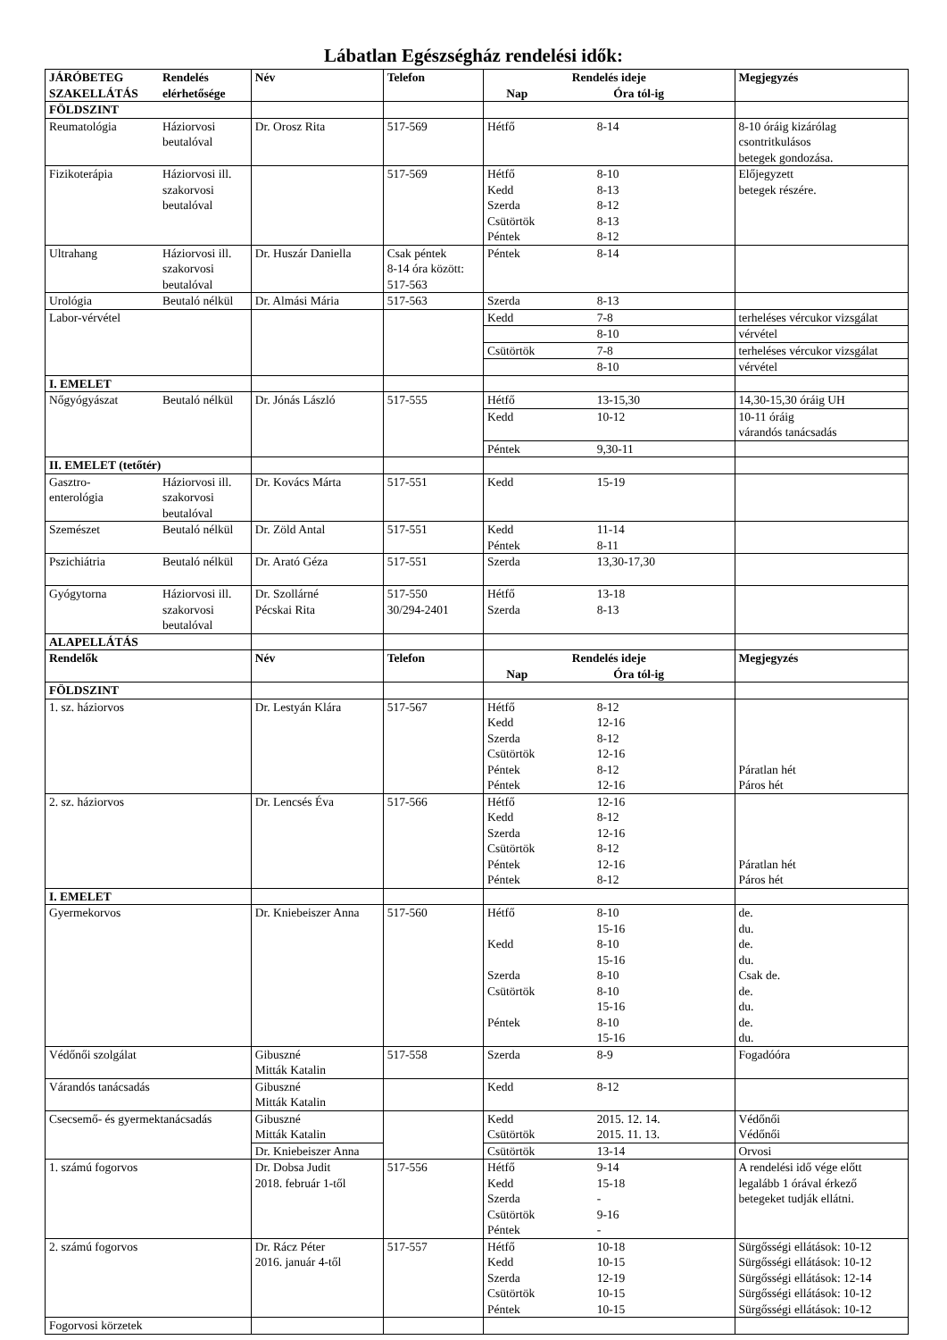Lábatlan Egészségház rendelési idők:
| JÁRÓBETEG SZAKELLÁTÁS | Rendelés elérhetősége | Név | Telefon | Rendelés ideje Nap Óra tól-ig | | Megjegyzés |
| --- | --- | --- | --- | --- | --- | --- |
| FÖLDSZINT | | | | | | |
| Reumatológia | Háziorvosi beutalóval | Dr. Orosz Rita | 517-569 | Hétfő | 8-14 | 8-10 óráig kizárólag csontritkulásos betegek gondozása. |
| Fizikoterápia | Háziorvosi ill. szakorvosi beutalóval | | 517-569 | Hétfő Kedd Szerda Csütörtök Péntek | 8-10 8-13 8-12 8-13 8-12 | Előjegyzett betegek részére. |
| Ultrahang | Háziorvosi ill. szakorvosi beutalóval | Dr. Huszár Daniella | Csak péntek 8-14 óra között: 517-563 | Péntek | 8-14 | |
| Urológia | Beutaló nélkül | Dr. Almási Mária | 517-563 | Szerda | 8-13 | |
| Labor-vérvétel | | | | Kedd | 7-8 | terheléses vércukor vizsgálat |
| | | | | | 8-10 | vérvétel |
| | | | | Csütörtök | 7-8 | terheléses vércukor vizsgálat |
| | | | | | 8-10 | vérvétel |
| I. EMELET | | | | | | |
| Nőgyógyászat | Beutaló nélkül | Dr. Jónás László | 517-555 | Hétfő | 13-15,30 | 14,30-15,30 óráig UH |
| | | | | Kedd | 10-12 | 10-11 óráig várandós tanácsadás |
| | | | | Péntek | 9,30-11 | |
| II. EMELET (tetőtér) | | | | | | |
| Gasztro- enterológia | Háziorvosi ill. szakorvosi beutalóval | Dr. Kovács Márta | 517-551 | Kedd | 15-19 | |
| Szemészet | Beutaló nélkül | Dr. Zöld Antal | 517-551 | Kedd Péntek | 11-14 8-11 | |
| Pszichiátria | Beutaló nélkül | Dr. Arató Géza | 517-551 | Szerda | 13,30-17,30 | |
| Gyógytorna | Háziorvosi ill. szakorvosi beutalóval | Dr. Szollárné Pécskai Rita | 517-550 30/294-2401 | Hétfő Szerda | 13-18 8-13 | |
| ALAPELLÁTÁS | | | | | | |
| Rendelők | | Név | Telefon | Rendelés ideje Nap Óra tól-ig | | Megjegyzés |
| FÖLDSZINT | | | | | | |
| 1. sz. háziorvos | | Dr. Lestyán Klára | 517-567 | Hétfő Kedd Szerda Csütörtök Péntek Péntek | 8-12 12-16 8-12 12-16 8-12 12-16 | Páratlan hét Páros hét |
| 2. sz. háziorvos | | Dr. Lencsés Éva | 517-566 | Hétfő Kedd Szerda Csütörtök Péntek Péntek | 12-16 8-12 12-16 8-12 12-16 8-12 | Páratlan hét Páros hét |
| I. EMELET | | | | | | |
| Gyermekorvos | | Dr. Kniebeiszer Anna | 517-560 | Hétfő Kedd Szerda Csütörtök Péntek | 8-10 15-16 8-10 15-16 8-10 8-10 15-16 8-10 15-16 | de. du. de. du. Csak de. de. du. de. du. |
| Védőnői szolgálat | | Gibuszné Mitták Katalin | 517-558 | Szerda | 8-9 | Fogadóóra |
| Várandós tanácsadás | | Gibuszné Mitták Katalin | | Kedd | 8-12 | |
| Csecsemő- és gyermektanácsadás | | Gibuszné Mitták Katalin | | Kedd Csütörtök | 2015. 12. 14. 2015. 11. 13. | Védőnői Védőnői |
| | | Dr. Kniebeiszer Anna | | Csütörtök | 13-14 | Orvosi |
| 1. számú fogorvos | | Dr. Dobsa Judit 2018. február 1-től | 517-556 | Hétfő Kedd Szerda Csütörtök Péntek | 9-14 15-18 - 9-16 - | A rendelési idő vége előtt legalább 1 órával érkező betegeket tudják ellátni. |
| 2. számú fogorvos | | Dr. Rácz Péter 2016. január 4-től | 517-557 | Hétfő Kedd Szerda Csütörtök Péntek | 10-18 10-15 12-19 10-15 10-15 | Sürgősségi ellátások: 10-12 Sürgősségi ellátások: 10-12 Sürgősségi ellátások: 12-14 Sürgősségi ellátások: 10-12 Sürgősségi ellátások: 10-12 |
| Fogorvosi körzetek | | | | | | |